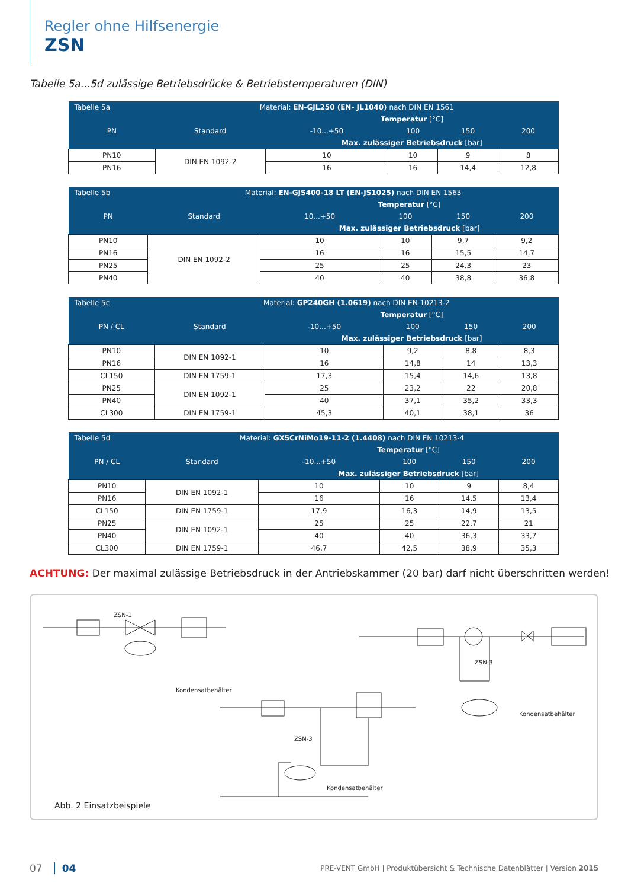Regler ohne Hilfsenergie
ZSN
Tabelle 5a...5d zulässige Betriebsdrücke & Betriebstemperaturen (DIN)
| Tabelle 5a | Material: EN-GJL250 (EN- JL1040) nach DIN EN 1561 | | | | |
| --- | --- | --- | --- | --- | --- |
| | | Temperatur [°C] | | | |
| PN | Standard | -10...+50 | 100 | 150 | 200 |
| | | Max. zulässiger Betriebsdruck [bar] | | | |
| PN10 | DIN EN 1092-2 | 10 | 10 | 9 | 8 |
| PN16 | | 16 | 16 | 14,4 | 12,8 |
| Tabelle 5b | Material: EN-GJS400-18 LT (EN-JS1025) nach DIN EN 1563 | | | | |
| --- | --- | --- | --- | --- | --- |
| | | Temperatur [°C] | | | |
| PN | Standard | 10...+50 | 100 | 150 | 200 |
| | | Max. zulässiger Betriebsdruck [bar] | | | |
| PN10 | DIN EN 1092-2 | 10 | 10 | 9,7 | 9,2 |
| PN16 | | 16 | 16 | 15,5 | 14,7 |
| PN25 | | 25 | 25 | 24,3 | 23 |
| PN40 | | 40 | 40 | 38,8 | 36,8 |
| Tabelle 5c | Material: GP240GH (1.0619) nach DIN EN 10213-2 | | | | |
| --- | --- | --- | --- | --- | --- |
| | | Temperatur [°C] | | | |
| PN / CL | Standard | -10...+50 | 100 | 150 | 200 |
| | | Max. zulässiger Betriebsdruck [bar] | | | |
| PN10 | DIN EN 1092-1 | 10 | 9,2 | 8,8 | 8,3 |
| PN16 | | 16 | 14,8 | 14 | 13,3 |
| CL150 | DIN EN 1759-1 | 17,3 | 15,4 | 14,6 | 13,8 |
| PN25 | DIN EN 1092-1 | 25 | 23,2 | 22 | 20,8 |
| PN40 | | 40 | 37,1 | 35,2 | 33,3 |
| CL300 | DIN EN 1759-1 | 45,3 | 40,1 | 38,1 | 36 |
| Tabelle 5d | Material: GX5CrNiMo19-11-2 (1.4408) nach DIN EN 10213-4 | | | | |
| --- | --- | --- | --- | --- | --- |
| | | Temperatur [°C] | | | |
| PN / CL | Standard | -10...+50 | 100 | 150 | 200 |
| | | Max. zulässiger Betriebsdruck [bar] | | | |
| PN10 | DIN EN 1092-1 | 10 | 10 | 9 | 8,4 |
| PN16 | | 16 | 16 | 14,5 | 13,4 |
| CL150 | DIN EN 1759-1 | 17,9 | 16,3 | 14,9 | 13,5 |
| PN25 | DIN EN 1092-1 | 25 | 25 | 22,7 | 21 |
| PN40 | | 40 | 40 | 36,3 | 33,7 |
| CL300 | DIN EN 1759-1 | 46,7 | 42,5 | 38,9 | 35,3 |
ACHTUNG: Der maximal zulässige Betriebsdruck in der Antriebskammer (20 bar) darf nicht überschritten werden!
ZSN-1
Kondensatbehälter
ZSN-3
Kondensatbehälter
ZSN-3
Kondensatbehälter
Abb. 2 Einsatzbeispiele
07 04 PRE-VENT GmbH | Produktübersicht & Technische Datenblätter | Version 2015